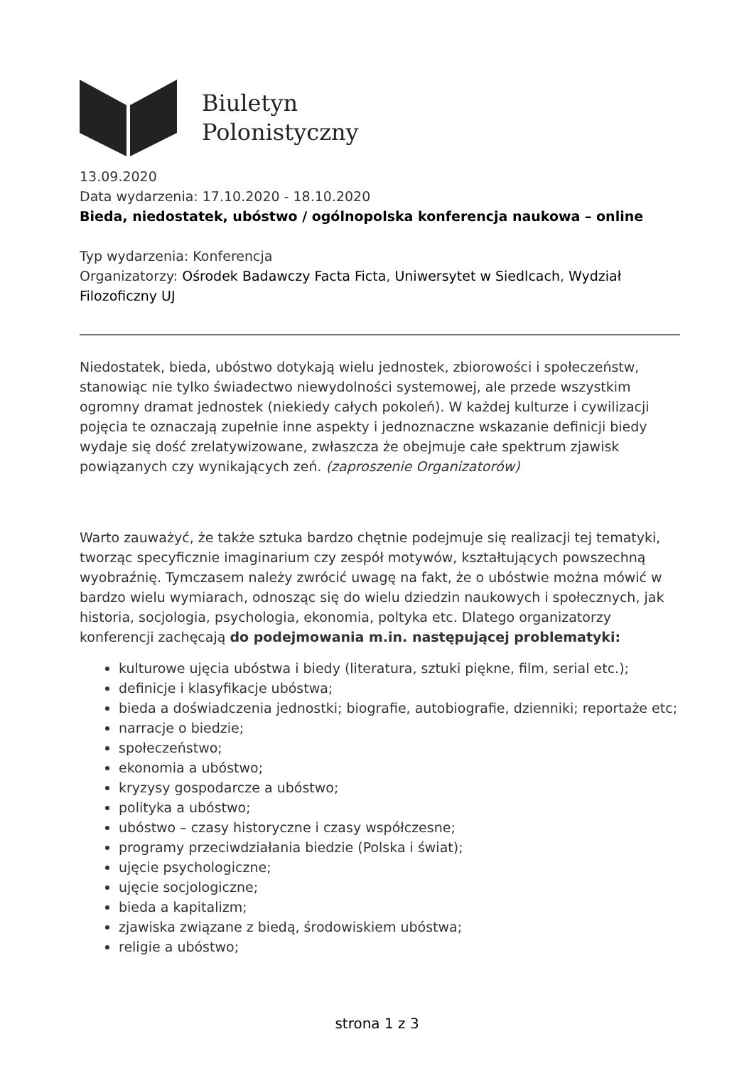Biuletyn
Polonistyczny
13.09.2020
Data wydarzenia: 17.10.2020 - 18.10.2020
Bieda, niedostatek, ubóstwo / ogólnopolska konferencja naukowa – online
Typ wydarzenia: Konferencja
Organizatorzy: Ośrodek Badawczy Facta Ficta, Uniwersytet w Siedlcach, Wydział Filozoficzny UJ
Niedostatek, bieda, ubóstwo dotykają wielu jednostek, zbiorowości i społeczeństw, stanowiąc nie tylko świadectwo niewydolności systemowej, ale przede wszystkim ogromny dramat jednostek (niekiedy całych pokoleń). W każdej kulturze i cywilizacji pojęcia te oznaczają zupełnie inne aspekty i jednoznaczne wskazanie definicji biedy wydaje się dość zrelatywizowane, zwłaszcza że obejmuje całe spektrum zjawisk powiązanych czy wynikających zeń. (zaproszenie Organizatorów)
Warto zauważyć, że także sztuka bardzo chętnie podejmuje się realizacji tej tematyki, tworząc specyficznie imaginarium czy zespół motywów, kształtujących powszechną wyobraźnię. Tymczasem należy zwrócić uwagę na fakt, że o ubóstwie można mówić w bardzo wielu wymiarach, odnosząc się do wielu dziedzin naukowych i społecznych, jak historia, socjologia, psychologia, ekonomia, poltyka etc. Dlatego organizatorzy konferencji zachęcają do podejmowania m.in. następującej problematyki:
kulturowe ujęcia ubóstwa i biedy (literatura, sztuki piękne, film, serial etc.);
definicje i klasyfikacje ubóstwa;
bieda a doświadczenia jednostki; biografie, autobiografie, dzienniki; reportaże etc;
narracje o biedzie;
społeczeństwo;
ekonomia a ubóstwo;
kryzysy gospodarcze a ubóstwo;
polityka a ubóstwo;
ubóstwo – czasy historyczne i czasy współczesne;
programy przeciwdziałania biedzie (Polska i świat);
ujęcie psychologiczne;
ujęcie socjologiczne;
bieda a kapitalizm;
zjawiska związane z biedą, środowiskiem ubóstwa;
religie a ubóstwo;
strona 1 z 3